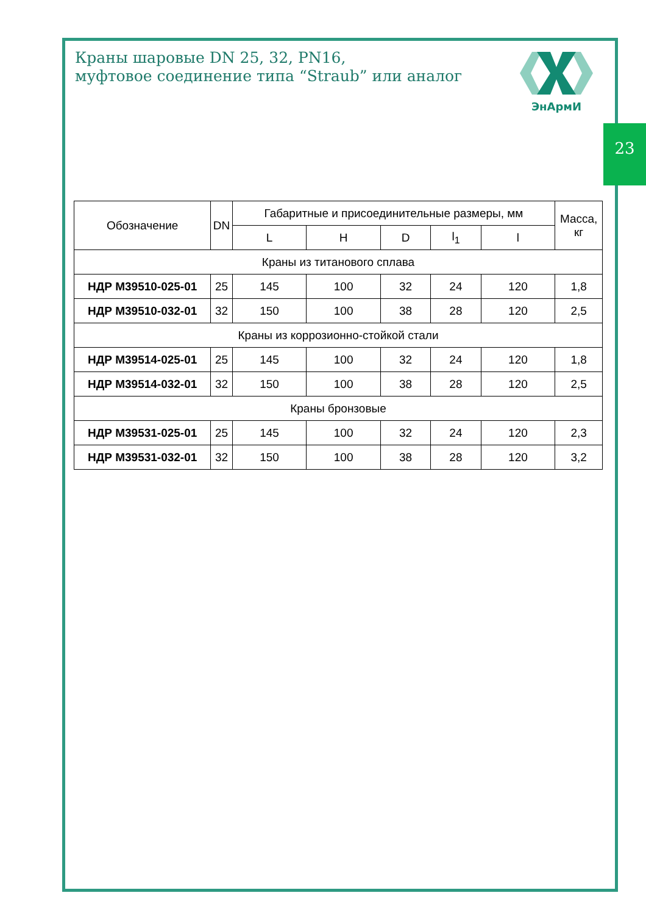23
Краны шаровые DN 25, 32, PN16,
муфтовое соединение типа “Straub” или аналог
ЭнАрмИ
| Обозначение | DN | Габаритные и присоединительные размеры, мм | | | | | Масса, кг |
| --- | --- | --- | --- | --- | --- | --- | --- |
| | | L | H | D | l<sub>1</sub> | l | |
| Краны из титанового сплава | | | | | | | |
| НДР М39510-025-01 | 25 | 145 | 100 | 32 | 24 | 120 | 1,8 |
| НДР М39510-032-01 | 32 | 150 | 100 | 38 | 28 | 120 | 2,5 |
| Краны из коррозионно-стойкой стали | | | | | | | |
| НДР М39514-025-01 | 25 | 145 | 100 | 32 | 24 | 120 | 1,8 |
| НДР М39514-032-01 | 32 | 150 | 100 | 38 | 28 | 120 | 2,5 |
| Краны бронзовые | | | | | | | |
| НДР М39531-025-01 | 25 | 145 | 100 | 32 | 24 | 120 | 2,3 |
| НДР М39531-032-01 | 32 | 150 | 100 | 38 | 28 | 120 | 3,2 |